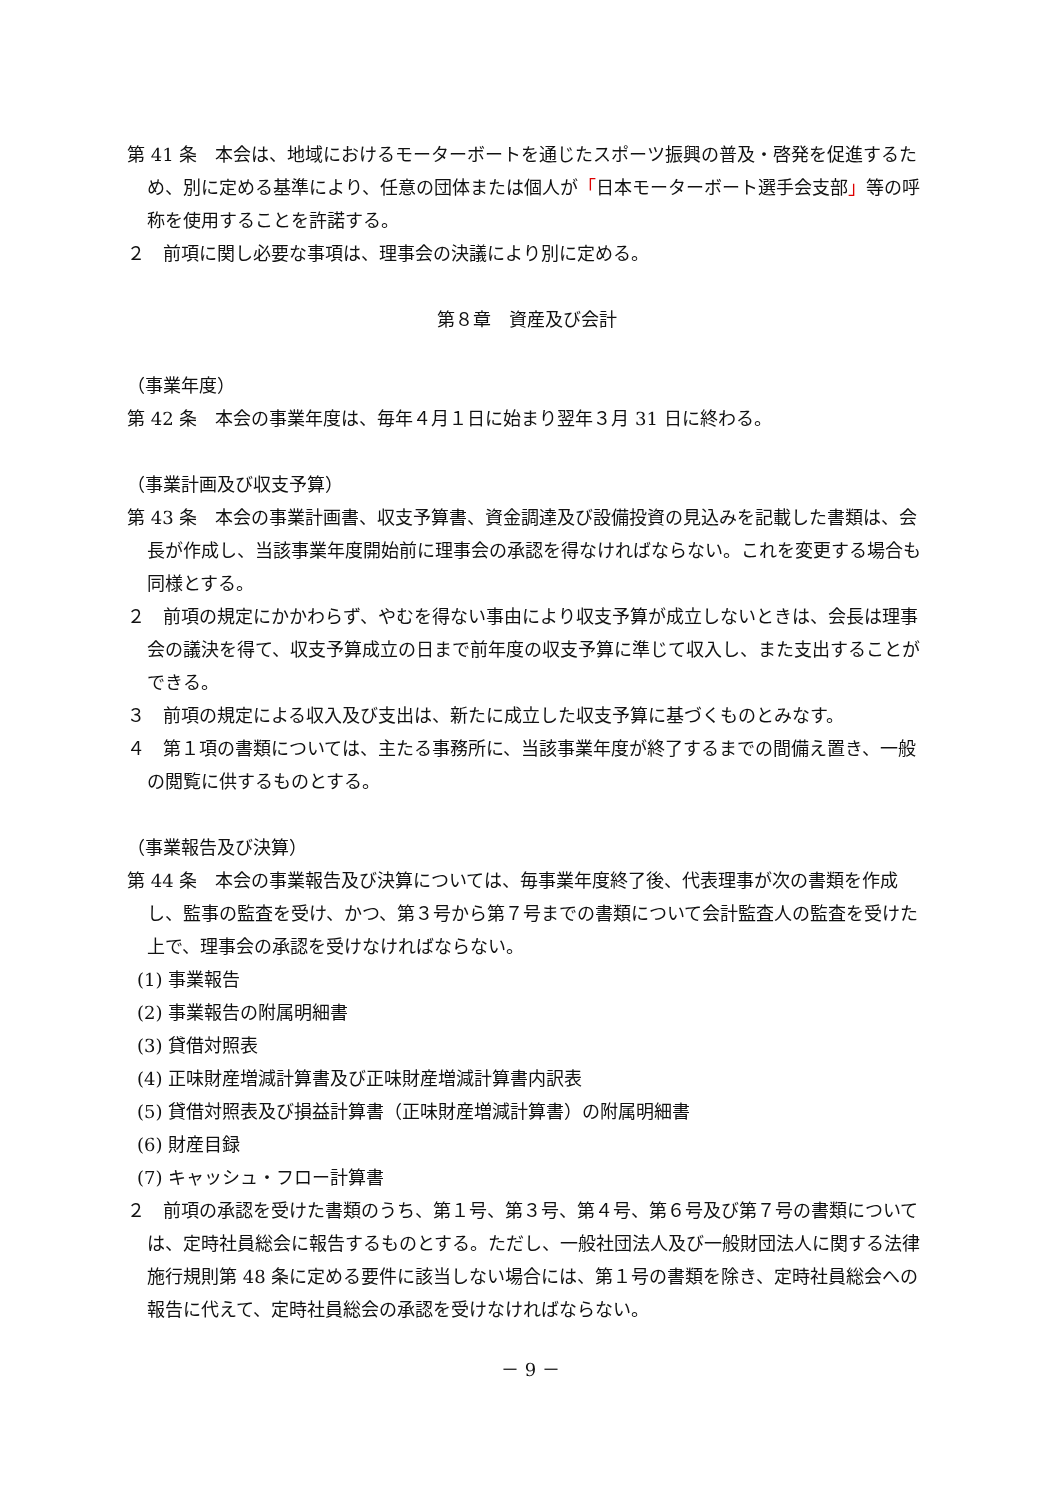第 41 条　本会は、地域におけるモーターボートを通じたスポーツ振興の普及・啓発を促進するため、別に定める基準により、任意の団体または個人が「日本モーターボート選手会支部」等の呼称を使用することを許諾する。
２　前項に関し必要な事項は、理事会の決議により別に定める。
第８章　資産及び会計
（事業年度）
第 42 条　本会の事業年度は、毎年４月１日に始まり翌年３月 31 日に終わる。
（事業計画及び収支予算）
第 43 条　本会の事業計画書、収支予算書、資金調達及び設備投資の見込みを記載した書類は、会長が作成し、当該事業年度開始前に理事会の承認を得なければならない。これを変更する場合も同様とする。
２　前項の規定にかかわらず、やむを得ない事由により収支予算が成立しないときは、会長は理事会の議決を得て、収支予算成立の日まで前年度の収支予算に準じて収入し、また支出することができる。
３　前項の規定による収入及び支出は、新たに成立した収支予算に基づくものとみなす。
４　第１項の書類については、主たる事務所に、当該事業年度が終了するまでの間備え置き、一般の閲覧に供するものとする。
（事業報告及び決算）
第 44 条　本会の事業報告及び決算については、毎事業年度終了後、代表理事が次の書類を作成し、監事の監査を受け、かつ、第３号から第７号までの書類について会計監査人の監査を受けた上で、理事会の承認を受けなければならない。
(1) 事業報告
(2) 事業報告の附属明細書
(3) 貸借対照表
(4) 正味財産増減計算書及び正味財産増減計算書内訳表
(5) 貸借対照表及び損益計算書（正味財産増減計算書）の附属明細書
(6) 財産目録
(7) キャッシュ・フロー計算書
２　前項の承認を受けた書類のうち、第１号、第３号、第４号、第６号及び第７号の書類については、定時社員総会に報告するものとする。ただし、一般社団法人及び一般財団法人に関する法律施行規則第 48 条に定める要件に該当しない場合には、第１号の書類を除き、定時社員総会への報告に代えて、定時社員総会の承認を受けなければならない。
－ 9 －